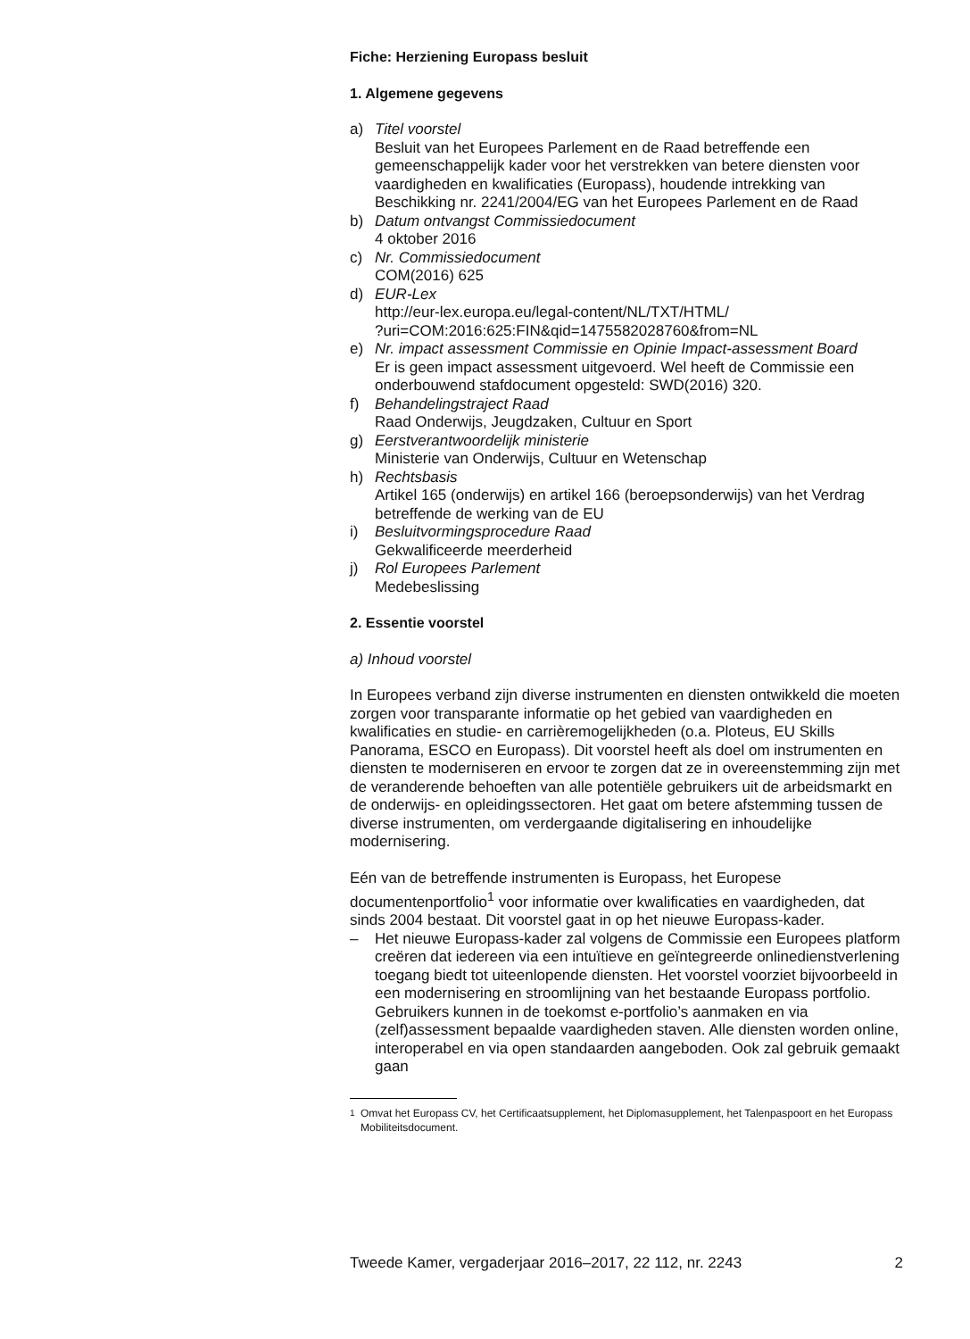Fiche: Herziening Europass besluit
1. Algemene gegevens
a) Titel voorstel
Besluit van het Europees Parlement en de Raad betreffende een gemeenschappelijk kader voor het verstrekken van betere diensten voor vaardigheden en kwalificaties (Europass), houdende intrekking van Beschikking nr. 2241/2004/EG van het Europees Parlement en de Raad
b) Datum ontvangst Commissiedocument
4 oktober 2016
c) Nr. Commissiedocument
COM(2016) 625
d) EUR-Lex
http://eur-lex.europa.eu/legal-content/NL/TXT/HTML/
?uri=COM:2016:625:FIN&qid=1475582028760&from=NL
e) Nr. impact assessment Commissie en Opinie Impact-assessment Board
Er is geen impact assessment uitgevoerd. Wel heeft de Commissie een onderbouwend stafdocument opgesteld: SWD(2016) 320.
f) Behandelingstraject Raad
Raad Onderwijs, Jeugdzaken, Cultuur en Sport
g) Eerstverantwoordelijk ministerie
Ministerie van Onderwijs, Cultuur en Wetenschap
h) Rechtsbasis
Artikel 165 (onderwijs) en artikel 166 (beroepsonderwijs) van het Verdrag betreffende de werking van de EU
i) Besluitvormingsprocedure Raad
Gekwalificeerde meerderheid
j) Rol Europees Parlement
Medebeslissing
2. Essentie voorstel
a) Inhoud voorstel
In Europees verband zijn diverse instrumenten en diensten ontwikkeld die moeten zorgen voor transparante informatie op het gebied van vaardigheden en kwalificaties en studie- en carrièremogelijkheden (o.a. Ploteus, EU Skills Panorama, ESCO en Europass). Dit voorstel heeft als doel om instrumenten en diensten te moderniseren en ervoor te zorgen dat ze in overeenstemming zijn met de veranderende behoeften van alle potentiële gebruikers uit de arbeidsmarkt en de onderwijs- en opleidingssectoren. Het gaat om betere afstemming tussen de diverse instrumenten, om verdergaande digitalisering en inhoudelijke modernisering.
Eén van de betreffende instrumenten is Europass, het Europese documentenportfolio<sup>1</sup> voor informatie over kwalificaties en vaardigheden, dat sinds 2004 bestaat. Dit voorstel gaat in op het nieuwe Europass-kader.
– Het nieuwe Europass-kader zal volgens de Commissie een Europees platform creëren dat iedereen via een intuïtieve en geïntegreerde onlinedienstverlening toegang biedt tot uiteenlopende diensten. Het voorstel voorziet bijvoorbeeld in een modernisering en stroomlijning van het bestaande Europass portfolio. Gebruikers kunnen in de toekomst e-portfolio’s aanmaken en via (zelf)assessment bepaalde vaardigheden staven. Alle diensten worden online, interoperabel en via open standaarden aangeboden. Ook zal gebruik gemaakt gaan
<sup>1</sup> Omvat het Europass CV, het Certificaatsupplement, het Diplomasupplement, het Talenpaspoort en het Europass Mobiliteitsdocument.
Tweede Kamer, vergaderjaar 2016–2017, 22 112, nr. 2243 2